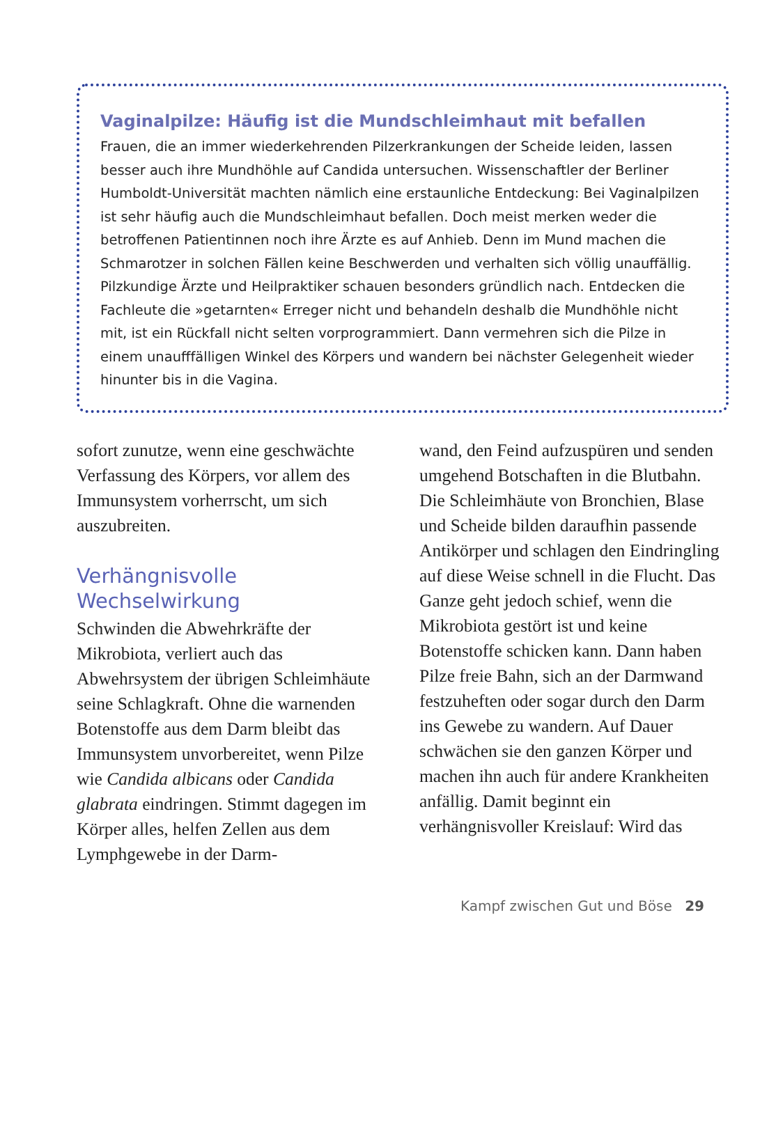Vaginalpilze: Häufig ist die Mundschleimhaut mit befallen
Frauen, die an immer wiederkehrenden Pilzerkrankungen der Scheide leiden, lassen besser auch ihre Mundhöhle auf Candida untersuchen. Wissenschaftler der Berliner Humboldt-Universität machten nämlich eine erstaunliche Entdeckung: Bei Vaginalpilzen ist sehr häufig auch die Mundschleimhaut befallen. Doch meist merken weder die betroffenen Patientinnen noch ihre Ärzte es auf Anhieb. Denn im Mund machen die Schmarotzer in solchen Fällen keine Beschwerden und verhalten sich völlig unauffällig. Pilzkundige Ärzte und Heilpraktiker schauen besonders gründlich nach. Entdecken die Fachleute die »getarnten« Erreger nicht und behandeln deshalb die Mundhöhle nicht mit, ist ein Rückfall nicht selten vorprogrammiert. Dann vermehren sich die Pilze in einem unaufffälligen Winkel des Körpers und wandern bei nächster Gelegenheit wieder hinunter bis in die Vagina.
sofort zunutze, wenn eine geschwächte Verfassung des Körpers, vor allem des Immunsystem vorherrscht, um sich auszubreiten.
Verhängnisvolle Wechselwirkung
Schwinden die Abwehrkräfte der Mikrobiota, verliert auch das Abwehrsystem der übrigen Schleimhäute seine Schlagkraft. Ohne die warnenden Botenstoffe aus dem Darm bleibt das Immunsystem unvorbereitet, wenn Pilze wie Candida albicans oder Candida glabrata eindringen. Stimmt dagegen im Körper alles, helfen Zellen aus dem Lymphgewebe in der Darm-
wand, den Feind aufzuspüren und senden umgehend Botschaften in die Blutbahn. Die Schleimhäute von Bronchien, Blase und Scheide bilden daraufhin passende Antikörper und schlagen den Eindringling auf diese Weise schnell in die Flucht. Das Ganze geht jedoch schief, wenn die Mikrobiota gestört ist und keine Botenstoffe schicken kann. Dann haben Pilze freie Bahn, sich an der Darmwand festzuheften oder sogar durch den Darm ins Gewebe zu wandern. Auf Dauer schwächen sie den ganzen Körper und machen ihn auch für andere Krankheiten anfällig. Damit beginnt ein verhängnisvoller Kreislauf: Wird das
Kampf zwischen Gut und Böse 29